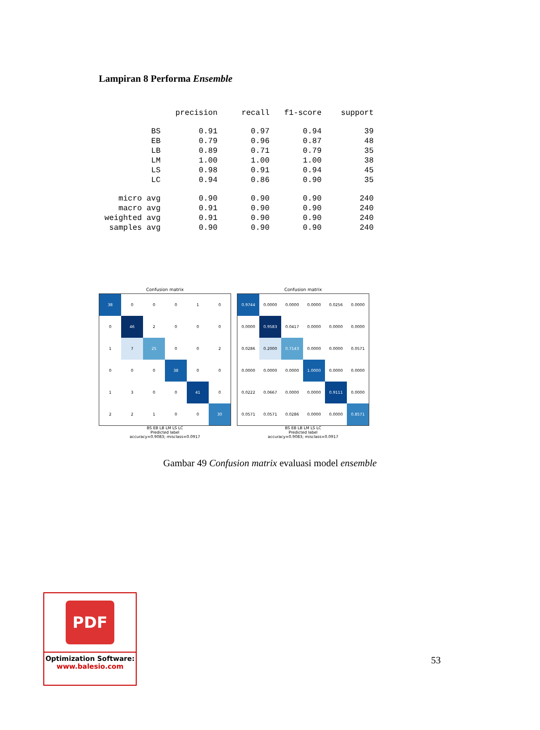Lampiran 8 Performa Ensemble
| | precision | recall | f1-score | support |
| --- | --- | --- | --- | --- |
| BS | 0.91 | 0.97 | 0.94 | 39 |
| EB | 0.79 | 0.96 | 0.87 | 48 |
| LB | 0.89 | 0.71 | 0.79 | 35 |
| LM | 1.00 | 1.00 | 1.00 | 38 |
| LS | 0.98 | 0.91 | 0.94 | 45 |
| LC | 0.94 | 0.86 | 0.90 | 35 |
| micro avg | 0.90 | 0.90 | 0.90 | 240 |
| macro avg | 0.91 | 0.90 | 0.90 | 240 |
| weighted avg | 0.91 | 0.90 | 0.90 | 240 |
| samples avg | 0.90 | 0.90 | 0.90 | 240 |
Confusion matrix
| 38 | 0 | 0 | 0 | 1 | 0 |
| 0 | 46 | 2 | 0 | 0 | 0 |
| 1 | 7 | 25 | 0 | 0 | 2 |
| 0 | 0 | 0 | 38 | 0 | 0 |
| 1 | 3 | 0 | 0 | 41 | 0 |
| 2 | 2 | 1 | 0 | 0 | 30 |
BS EB LB LM LS LC
Predicted label
accuracy=0.9083; misclass=0.0917
Confusion matrix
| 0.9744 | 0.0000 | 0.0000 | 0.0000 | 0.0256 | 0.0000 |
| 0.0000 | 0.9583 | 0.0417 | 0.0000 | 0.0000 | 0.0000 |
| 0.0286 | 0.2000 | 0.7143 | 0.0000 | 0.0000 | 0.0571 |
| 0.0000 | 0.0000 | 0.0000 | 1.0000 | 0.0000 | 0.0000 |
| 0.0222 | 0.0667 | 0.0000 | 0.0000 | 0.9111 | 0.0000 |
| 0.0571 | 0.0571 | 0.0286 | 0.0000 | 0.0000 | 0.8571 |
BS EB LB LM LS LC
Predicted label
accuracy=0.9083; misclass=0.0917
Gambar 49 Confusion matrix evaluasi model ensemble
PDF
Optimization Software:
www.balesio.com
53